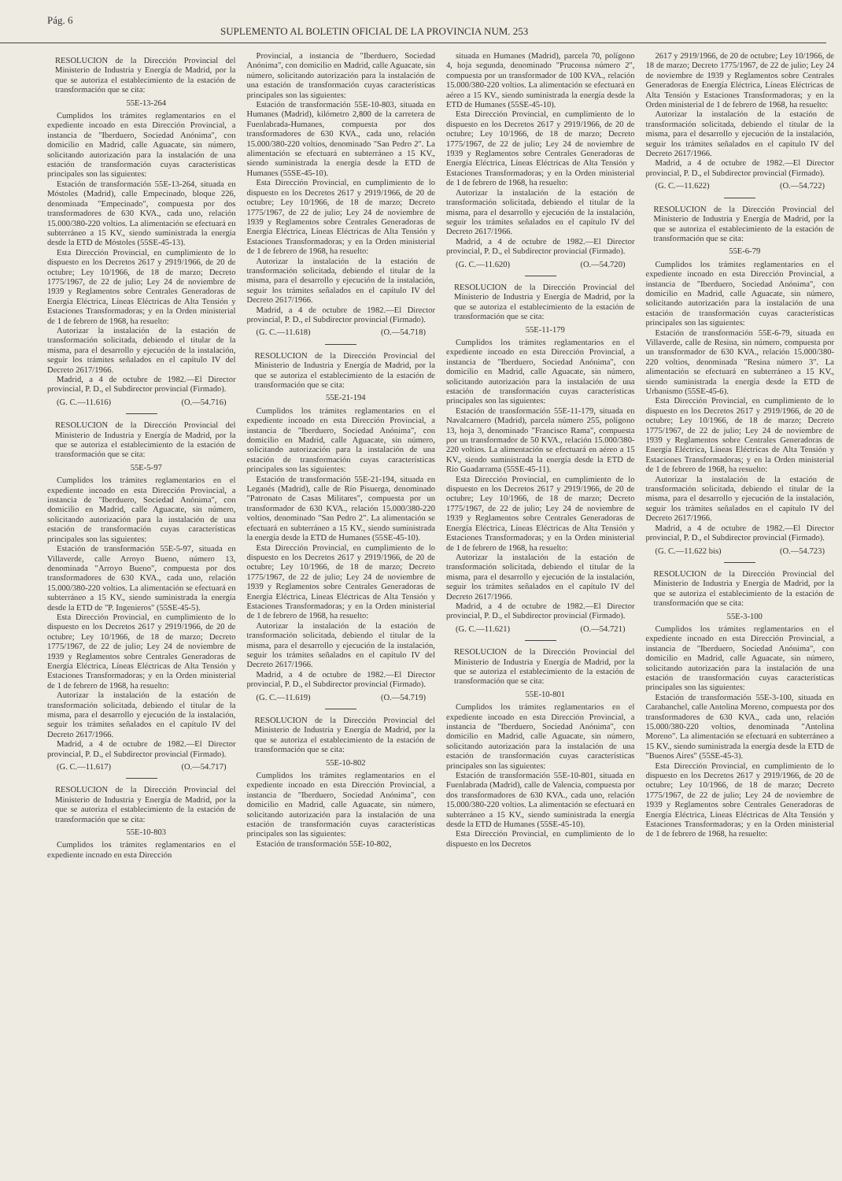Pág. 6 SUPLEMENTO AL BOLETIN OFICIAL DE LA PROVINCIA NUM. 253
RESOLUCION de la Dirección Provincial del Ministerio de Industria y Energía de Madrid, por la que se autoriza el establecimiento de la estación de transformación que se cita:
55E-13-264
Cumplidos los trámites reglamentarios en el expediente incoado en esta Dirección Provincial, a instancia de "Iberduero, Sociedad Anónima", con domicilio en Madrid, calle Aguacate, sin número, solicitando autorización para la instalación de una estación de transformación cuyas características principales son las siguientes:
Estación de transformación 55E-13-264, situada en Móstoles (Madrid), calle Empecinado, bloque 226, denominada "Empecinado", compuesta por dos transformadores de 630 KVA., cada uno, relación 15.000/380-220 voltios. La alimentación se efectuará en subterráneo a 15 KV., siendo suministrada la energía desde la ETD de Móstoles (55SE-45-13).
Esta Dirección Provincial, en cumplimiento de lo dispuesto en los Decretos 2617 y 2919/1966, de 20 de octubre; Ley 10/1966, de 18 de marzo; Decreto 1775/1967, de 22 de julio; Ley 24 de noviembre de 1939 y Reglamentos sobre Centrales Generadoras de Energía Eléctrica, Líneas Eléctricas de Alta Tensión y Estaciones Transformadoras; y en la Orden ministerial de 1 de febrero de 1968, ha resuelto:
Autorizar la instalación de la estación de transformación solicitada, debiendo el titular de la misma, para el desarrollo y ejecución de la instalación, seguir los trámites señalados en el capítulo IV del Decreto 2617/1966.
Madrid, a 4 de octubre de 1982.—El Director provincial, P. D., el Subdirector provincial (Firmado).
(G. C.—11.616) (O.—54.716)
RESOLUCION de la Dirección Provincial del Ministerio de Industria y Energía de Madrid, por la que se autoriza el establecimiento de la estación de transformación que se cita:
55E-5-97
Cumplidos los trámites reglamentarios en el expediente incoado en esta Dirección Provincial, a instancia de "Iberduero, Sociedad Anónima", con domicilio en Madrid, calle Aguacate, sin número, solicitando autorización para la instalación de una estación de transformación cuyas características principales son las siguientes:
Estación de transformación 55E-5-97, situada en Villaverde, calle Arroyo Bueno, número 13, denominada "Arroyo Bueno", compuesta por dos transformadores de 630 KVA., cada uno, relación 15.000/380-220 voltios. La alimentación se efectuará en subterráneo a 15 KV., siendo suministrada la energía desde la ETD de "P. Ingenieros" (55SE-45-5).
Esta Dirección Provincial, en cumplimiento de lo dispuesto en los Decretos 2617 y 2919/1966, de 20 de octubre; Ley 10/1966, de 18 de marzo; Decreto 1775/1967, de 22 de julio; Ley 24 de noviembre de 1939 y Reglamentos sobre Centrales Generadoras de Energía Eléctrica, Líneas Eléctricas de Alta Tensión y Estaciones Transformadoras; y en la Orden ministerial de 1 de febrero de 1968, ha resuelto:
Autorizar la instalación de la estación de transformación solicitada, debiendo el titular de la misma, para el desarrollo y ejecución de la instalación, seguir los trámites señalados en el capítulo IV del Decreto 2617/1966.
Madrid, a 4 de octubre de 1982.—El Director provincial, P. D., el Subdirector provincial (Firmado).
(G. C.—11.617) (O.—54.717)
RESOLUCION de la Dirección Provincial del Ministerio de Industria y Energía de Madrid, por la que se autoriza el establecimiento de la estación de transformación que se cita:
55E-10-803
Cumplidos los trámites reglamentarios en el expediente incoado en esta Dirección
Provincial, a instancia de "Iberduero, Sociedad Anónima", con domicilio en Madrid, calle Aguacate, sin número, solicitando autorización para la instalación de una estación de transformación cuyas características principales son las siguientes:
Estación de transformación 55E-10-803, situada en Humanes (Madrid), kilómetro 2,800 de la carretera de Fuenlabrada-Humanes, compuesta por dos transformadores de 630 KVA., cada uno, relación 15.000/380-220 voltios, denominado "San Pedro 2". La alimentación se efectuará en subterráneo a 15 KV., siendo suministrada la energía desde la ETD de Humanes (55SE-45-10).
Esta Dirección Provincial, en cumplimiento de lo dispuesto en los Decretos 2617 y 2919/1966, de 20 de octubre; Ley 10/1966, de 18 de marzo; Decreto 1775/1967, de 22 de julio; Ley 24 de noviembre de 1939 y Reglamentos sobre Centrales Generadoras de Energía Eléctrica, Líneas Eléctricas de Alta Tensión y Estaciones Transformadoras; y en la Orden ministerial de 1 de febrero de 1968, ha resuelto:
Autorizar la instalación de la estación de transformación solicitada, debiendo el titular de la misma, para el desarrollo y ejecución de la instalación, seguir los trámites señalados en el capítulo IV del Decreto 2617/1966.
Madrid, a 4 de octubre de 1982.—El Director provincial, P. D., el Subdirector provincial (Firmado).
(G. C.—11.618) (O.—54.718)
RESOLUCION de la Dirección Provincial del Ministerio de Industria y Energía de Madrid, por la que se autoriza el establecimiento de la estación de transformación que se cita:
55E-21-194
Cumplidos los trámites reglamentarios en el expediente incoado en esta Dirección Provincial, a instancia de "Iberduero, Sociedad Anónima", con domicilio en Madrid, calle Aguacate, sin número, solicitando autorización para la instalación de una estación de transformación cuyas características principales son las siguientes:
Estación de transformación 55E-21-194, situada en Leganés (Madrid), calle de Río Pisuerga, denominado "Patronato de Casas Militares", compuesta por un transformador de 630 KVA., relación 15.000/380-220 voltios, denominado "San Pedro 2". La alimentación se efectuará en subterráneo a 15 KV., siendo suministrada la energía desde la ETD de Humanes (55SE-45-10).
Esta Dirección Provincial, en cumplimiento de lo dispuesto en los Decretos 2617 y 2919/1966, de 20 de octubre; Ley 10/1966, de 18 de marzo; Decreto 1775/1967, de 22 de julio; Ley 24 de noviembre de 1939 y Reglamentos sobre Centrales Generadoras de Energía Eléctrica, Líneas Eléctricas de Alta Tensión y Estaciones Transformadoras; y en la Orden ministerial de 1 de febrero de 1968, ha resuelto:
Autorizar la instalación de la estación de transformación solicitada, debiendo el titular de la misma, para el desarrollo y ejecución de la instalación, seguir los trámites señalados en el capítulo IV del Decreto 2617/1966.
Madrid, a 4 de octubre de 1982.—El Director provincial, P. D., el Subdirector provincial (Firmado).
(G. C.—11.619) (O.—54.719)
RESOLUCION de la Dirección Provincial del Ministerio de Industria y Energía de Madrid, por la que se autoriza el establecimiento de la estación de transformación que se cita:
55E-10-802
Cumplidos los trámites reglamentarios en el expediente incoado en esta Dirección Provincial, a instancia de "Iberduero, Sociedad Anónima", con domicilio en Madrid, calle Aguacate, sin número, solicitando autorización para la instalación de una estación de transformación cuyas características principales son las siguientes:
Estación de transformación 55E-10-802,
situada en Humanes (Madrid), parcela 70, polígono 4, hoja segunda, denominado "Pruconsa número 2", compuesta por un transformador de 100 KVA., relación 15.000/380-220 voltios. La alimentación se efectuará en aéreo a 15 KV., siendo suministrada la energía desde la ETD de Humanes (55SE-45-10).
Esta Dirección Provincial, en cumplimiento de lo dispuesto en los Decretos 2617 y 2919/1966, de 20 de octubre; Ley 10/1966, de 18 de marzo; Decreto 1775/1967, de 22 de julio; Ley 24 de noviembre de 1939 y Reglamentos sobre Centrales Generadoras de Energía Eléctrica, Líneas Eléctricas de Alta Tensión y Estaciones Transformadoras; y en la Orden ministerial de 1 de febrero de 1968, ha resuelto:
Autorizar la instalación de la estación de transformación solicitada, debiendo el titular de la misma, para el desarrollo y ejecución de la instalación, seguir los trámites señalados en el capítulo IV del Decreto 2617/1966.
Madrid, a 4 de octubre de 1982.—El Director provincial, P. D., el Subdirector provincial (Firmado).
(G. C.—11.620) (O.—54.720)
RESOLUCION de la Dirección Provincial del Ministerio de Industria y Energía de Madrid, por la que se autoriza el establecimiento de la estación de transformación que se cita:
55E-11-179
Cumplidos los trámites reglamentarios en el expediente incoado en esta Dirección Provincial, a instancia de "Iberduero, Sociedad Anónima", con domicilio en Madrid, calle Aguacate, sin número, solicitando autorización para la instalación de una estación de transformación cuyas características principales son las siguientes:
Estación de transformación 55E-11-179, situada en Navalcarnero (Madrid), parcela número 255, polígono 13, hoja 3, denominado "Francisco Rama", compuesta por un transformador de 50 KVA., relación 15.000/380-220 voltios. La alimentación se efectuará en aéreo a 15 KV., siendo suministrada la energía desde la ETD de Río Guadarrama (55SE-45-11).
Esta Dirección Provincial, en cumplimiento de lo dispuesto en los Decretos 2617 y 2919/1966, de 20 de octubre; Ley 10/1966, de 18 de marzo; Decreto 1775/1967, de 22 de julio; Ley 24 de noviembre de 1939 y Reglamentos sobre Centrales Generadoras de Energía Eléctrica, Líneas Eléctricas de Alta Tensión y Estaciones Transformadoras; y en la Orden ministerial de 1 de febrero de 1968, ha resuelto:
Autorizar la instalación de la estación de transformación solicitada, debiendo el titular de la misma, para el desarrollo y ejecución de la instalación, seguir los trámites señalados en el capítulo IV del Decreto 2617/1966.
Madrid, a 4 de octubre de 1982.—El Director provincial, P. D., el Subdirector provincial (Firmado).
(G. C.—11.621) (O.—54.721)
RESOLUCION de la Dirección Provincial del Ministerio de Industria y Energía de Madrid, por la que se autoriza el establecimiento de la estación de transformación que se cita:
55E-10-801
Cumplidos los trámites reglamentarios en el expediente incoado en esta Dirección Provincial, a instancia de "Iberduero, Sociedad Anónima", con domicilio en Madrid, calle Aguacate, sin número, solicitando autorización para la instalación de una estación de transformación cuyas características principales son las siguientes:
Estación de transformación 55E-10-801, situada en Fuenlabrada (Madrid), calle de Valencia, compuesta por dos transformadores de 630 KVA., cada uno, relación 15.000/380-220 voltios. La alimentación se efectuará en subterráneo a 15 KV., siendo suministrada la energía desde la ETD de Humanes (55SE-45-10).
Esta Dirección Provincial, en cumplimiento de lo dispuesto en los Decretos
2617 y 2919/1966, de 20 de octubre; Ley 10/1966, de 18 de marzo; Decreto 1775/1967, de 22 de julio; Ley 24 de noviembre de 1939 y Reglamentos sobre Centrales Generadoras de Energía Eléctrica, Líneas Eléctricas de Alta Tensión y Estaciones Transformadoras; y en la Orden ministerial de 1 de febrero de 1968, ha resuelto:
Autorizar la instalación de la estación de transformación solicitada, debiendo el titular de la misma, para el desarrollo y ejecución de la instalación, seguir los trámites señalados en el capítulo IV del Decreto 2617/1966.
Madrid, a 4 de octubre de 1982.—El Director provincial, P. D., el Subdirector provincial (Firmado).
(G. C.—11.622) (O.—54.722)
RESOLUCION de la Dirección Provincial del Ministerio de Industria y Energía de Madrid, por la que se autoriza el establecimiento de la estación de transformación que se cita:
55E-6-79
Cumplidos los trámites reglamentarios en el expediente incoado en esta Dirección Provincial, a instancia de "Iberduero, Sociedad Anónima", con domicilio en Madrid, calle Aguacate, sin número, solicitando autorización para la instalación de una estación de transformación cuyas características principales son las siguientes:
Estación de transformación 55E-6-79, situada en Villaverde, calle de Resina, sin número, compuesta por un transformador de 630 KVA., relación 15.000/380-220 voltios, denominada "Resina número 3". La alimentación se efectuará en subterráneo a 15 KV., siendo suministrada la energía desde la ETD de Urbanismo (55SE-45-6).
Esta Dirección Provincial, en cumplimiento de lo dispuesto en los Decretos 2617 y 2919/1966, de 20 de octubre; Ley 10/1966, de 18 de marzo; Decreto 1775/1967, de 22 de julio; Ley 24 de noviembre de 1939 y Reglamentos sobre Centrales Generadoras de Energía Eléctrica, Líneas Eléctricas de Alta Tensión y Estaciones Transformadoras; y en la Orden ministerial de 1 de febrero de 1968, ha resuelto:
Autorizar la instalación de la estación de transformación solicitada, debiendo el titular de la misma, para el desarrollo y ejecución de la instalación, seguir los trámites señalados en el capítulo IV del Decreto 2617/1966.
Madrid, a 4 de octubre de 1982.—El Director provincial, P. D., el Subdirector provincial (Firmado).
(G. C.—11.622 bis) (O.—54.723)
RESOLUCION de la Dirección Provincial del Ministerio de Industria y Energía de Madrid, por la que se autoriza el establecimiento de la estación de transformación que se cita:
55E-3-100
Cumplidos los trámites reglamentarios en el expediente incoado en esta Dirección Provincial, a instancia de "Iberduero, Sociedad Anónima", con domicilio en Madrid, calle Aguacate, sin número, solicitando autorización para la instalación de una estación de transformación cuyas características principales son las siguientes:
Estación de transformación 55E-3-100, situada en Carabanchel, calle Antolina Moreno, compuesta por dos transformadores de 630 KVA., cada uno, relación 15.000/380-220 voltios, denominada "Antolina Moreno". La alimentación se efectuará en subterráneo a 15 KV., siendo suministrada la energía desde la ETD de "Buenos Aires" (55SE-45-3).
Esta Dirección Provincial, en cumplimiento de lo dispuesto en los Decretos 2617 y 2919/1966, de 20 de octubre; Ley 10/1966, de 18 de marzo; Decreto 1775/1967, de 22 de julio; Ley 24 de noviembre de 1939 y Reglamentos sobre Centrales Generadoras de Energía Eléctrica, Líneas Eléctricas de Alta Tensión y Estaciones Transformadoras; y en la Orden ministerial de 1 de febrero de 1968, ha resuelto: